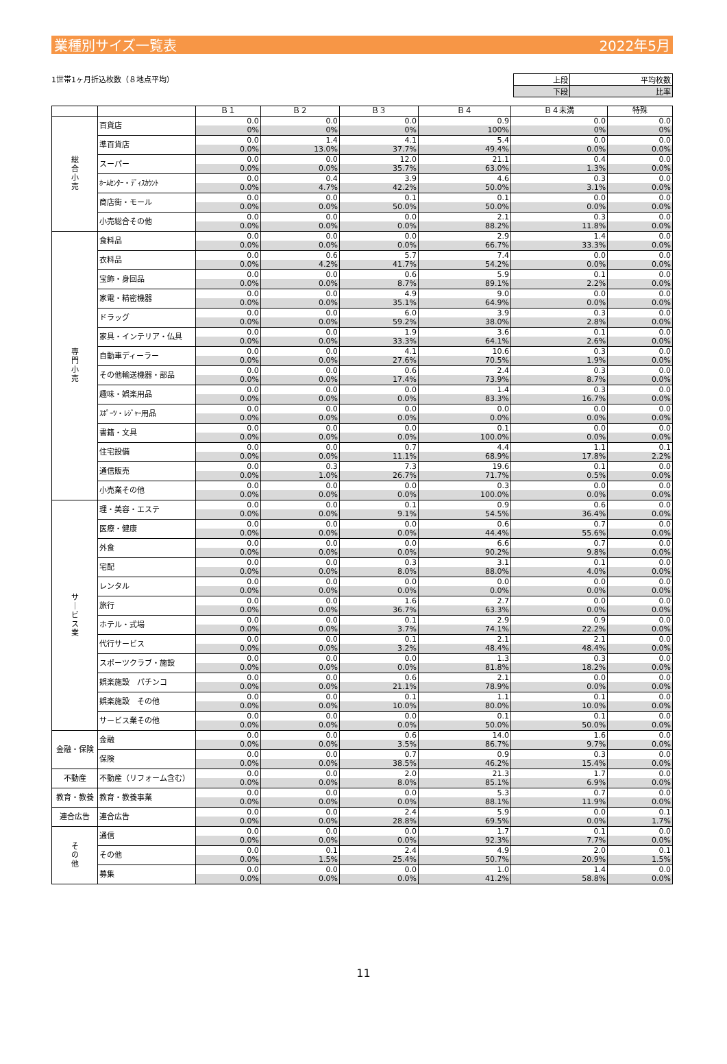業種別サイズ一覧表 2022年5月
1世帯1ヶ月折込枚数（８地点平均）
| 上段 | 平均枚数 |
| 下段 | 比率 |
| | | Ｂ１ | Ｂ２ | Ｂ３ | Ｂ４ | Ｂ４未満 | 特殊 |
| --- | --- | --- | --- | --- | --- | --- | --- |
| 総 合 小 売 | 百貨店 | 0.0 | 0.0 | 0.0 | 0.9 | 0.0 | 0.0 |
| | | 0% | 0% | 0% | 100% | 0% | 0% |
| | 準百貨店 | 0.0 | 1.4 | 4.1 | 5.4 | 0.0 | 0.0 |
| | | 0.0% | 13.0% | 37.7% | 49.4% | 0.0% | 0.0% |
| | スーパー | 0.0 | 0.0 | 12.0 | 21.1 | 0.4 | 0.0 |
| | | 0.0% | 0.0% | 35.7% | 63.0% | 1.3% | 0.0% |
| | ﾎｰﾑｾﾝﾀｰ・ﾃﾞｨｽｶｳﾝﾄ | 0.0 | 0.4 | 3.9 | 4.6 | 0.3 | 0.0 |
| | | 0.0% | 4.7% | 42.2% | 50.0% | 3.1% | 0.0% |
| | 商店街・モール | 0.0 | 0.0 | 0.1 | 0.1 | 0.0 | 0.0 |
| | | 0.0% | 0.0% | 50.0% | 50.0% | 0.0% | 0.0% |
| | 小売総合その他 | 0.0 | 0.0 | 0.0 | 2.1 | 0.3 | 0.0 |
| | | 0.0% | 0.0% | 0.0% | 88.2% | 11.8% | 0.0% |
| 専 門 小 売 | 食料品 | 0.0 | 0.0 | 0.0 | 2.9 | 1.4 | 0.0 |
| | | 0.0% | 0.0% | 0.0% | 66.7% | 33.3% | 0.0% |
| | 衣料品 | 0.0 | 0.6 | 5.7 | 7.4 | 0.0 | 0.0 |
| | | 0.0% | 4.2% | 41.7% | 54.2% | 0.0% | 0.0% |
| | 宝飾・身回品 | 0.0 | 0.0 | 0.6 | 5.9 | 0.1 | 0.0 |
| | | 0.0% | 0.0% | 8.7% | 89.1% | 2.2% | 0.0% |
| | 家電・精密機器 | 0.0 | 0.0 | 4.9 | 9.0 | 0.0 | 0.0 |
| | | 0.0% | 0.0% | 35.1% | 64.9% | 0.0% | 0.0% |
| | ドラッグ | 0.0 | 0.0 | 6.0 | 3.9 | 0.3 | 0.0 |
| | | 0.0% | 0.0% | 59.2% | 38.0% | 2.8% | 0.0% |
| | 家具・インテリア・仏具 | 0.0 | 0.0 | 1.9 | 3.6 | 0.1 | 0.0 |
| | | 0.0% | 0.0% | 33.3% | 64.1% | 2.6% | 0.0% |
| | 自動車ディーラー | 0.0 | 0.0 | 4.1 | 10.6 | 0.3 | 0.0 |
| | | 0.0% | 0.0% | 27.6% | 70.5% | 1.9% | 0.0% |
| | その他輸送機器・部品 | 0.0 | 0.0 | 0.6 | 2.4 | 0.3 | 0.0 |
| | | 0.0% | 0.0% | 17.4% | 73.9% | 8.7% | 0.0% |
| | 趣味・娯楽用品 | 0.0 | 0.0 | 0.0 | 1.4 | 0.3 | 0.0 |
| | | 0.0% | 0.0% | 0.0% | 83.3% | 16.7% | 0.0% |
| | ｽﾎﾟｰﾂ・ﾚｼﾞｬｰ用品 | 0.0 | 0.0 | 0.0 | 0.0 | 0.0 | 0.0 |
| | | 0.0% | 0.0% | 0.0% | 0.0% | 0.0% | 0.0% |
| | 書籍・文具 | 0.0 | 0.0 | 0.0 | 0.1 | 0.0 | 0.0 |
| | | 0.0% | 0.0% | 0.0% | 100.0% | 0.0% | 0.0% |
| | 住宅設備 | 0.0 | 0.0 | 0.7 | 4.4 | 1.1 | 0.1 |
| | | 0.0% | 0.0% | 11.1% | 68.9% | 17.8% | 2.2% |
| | 通信販売 | 0.0 | 0.3 | 7.3 | 19.6 | 0.1 | 0.0 |
| | | 0.0% | 1.0% | 26.7% | 71.7% | 0.5% | 0.0% |
| | 小売業その他 | 0.0 | 0.0 | 0.0 | 0.3 | 0.0 | 0.0 |
| | | 0.0% | 0.0% | 0.0% | 100.0% | 0.0% | 0.0% |
| サ ｜ ビ ス 業 | 理・美容・エステ | 0.0 | 0.0 | 0.1 | 0.9 | 0.6 | 0.0 |
| | | 0.0% | 0.0% | 9.1% | 54.5% | 36.4% | 0.0% |
| | 医療・健康 | 0.0 | 0.0 | 0.0 | 0.6 | 0.7 | 0.0 |
| | | 0.0% | 0.0% | 0.0% | 44.4% | 55.6% | 0.0% |
| | 外食 | 0.0 | 0.0 | 0.0 | 6.6 | 0.7 | 0.0 |
| | | 0.0% | 0.0% | 0.0% | 90.2% | 9.8% | 0.0% |
| | 宅配 | 0.0 | 0.0 | 0.3 | 3.1 | 0.1 | 0.0 |
| | | 0.0% | 0.0% | 8.0% | 88.0% | 4.0% | 0.0% |
| | レンタル | 0.0 | 0.0 | 0.0 | 0.0 | 0.0 | 0.0 |
| | | 0.0% | 0.0% | 0.0% | 0.0% | 0.0% | 0.0% |
| | 旅行 | 0.0 | 0.0 | 1.6 | 2.7 | 0.0 | 0.0 |
| | | 0.0% | 0.0% | 36.7% | 63.3% | 0.0% | 0.0% |
| | ホテル・式場 | 0.0 | 0.0 | 0.1 | 2.9 | 0.9 | 0.0 |
| | | 0.0% | 0.0% | 3.7% | 74.1% | 22.2% | 0.0% |
| | 代行サービス | 0.0 | 0.0 | 0.1 | 2.1 | 2.1 | 0.0 |
| | | 0.0% | 0.0% | 3.2% | 48.4% | 48.4% | 0.0% |
| | スポーツクラブ・施設 | 0.0 | 0.0 | 0.0 | 1.3 | 0.3 | 0.0 |
| | | 0.0% | 0.0% | 0.0% | 81.8% | 18.2% | 0.0% |
| | 娯楽施設 パチンコ | 0.0 | 0.0 | 0.6 | 2.1 | 0.0 | 0.0 |
| | | 0.0% | 0.0% | 21.1% | 78.9% | 0.0% | 0.0% |
| | 娯楽施設 その他 | 0.0 | 0.0 | 0.1 | 1.1 | 0.1 | 0.0 |
| | | 0.0% | 0.0% | 10.0% | 80.0% | 10.0% | 0.0% |
| | サービス業その他 | 0.0 | 0.0 | 0.0 | 0.1 | 0.1 | 0.0 |
| | | 0.0% | 0.0% | 0.0% | 50.0% | 50.0% | 0.0% |
| 金融・保険 | 金融 | 0.0 | 0.0 | 0.6 | 14.0 | 1.6 | 0.0 |
| | | 0.0% | 0.0% | 3.5% | 86.7% | 9.7% | 0.0% |
| | 保険 | 0.0 | 0.0 | 0.7 | 0.9 | 0.3 | 0.0 |
| | | 0.0% | 0.0% | 38.5% | 46.2% | 15.4% | 0.0% |
| 不動産 | 不動産（リフォーム含む） | 0.0 | 0.0 | 2.0 | 21.3 | 1.7 | 0.0 |
| | | 0.0% | 0.0% | 8.0% | 85.1% | 6.9% | 0.0% |
| 教育・教養 | 教育・教養事業 | 0.0 | 0.0 | 0.0 | 5.3 | 0.7 | 0.0 |
| | | 0.0% | 0.0% | 0.0% | 88.1% | 11.9% | 0.0% |
| 連合広告 | 連合広告 | 0.0 | 0.0 | 2.4 | 5.9 | 0.0 | 0.1 |
| | | 0.0% | 0.0% | 28.8% | 69.5% | 0.0% | 1.7% |
| そ の 他 | 通信 | 0.0 | 0.0 | 0.0 | 1.7 | 0.1 | 0.0 |
| | | 0.0% | 0.0% | 0.0% | 92.3% | 7.7% | 0.0% |
| | その他 | 0.0 | 0.1 | 2.4 | 4.9 | 2.0 | 0.1 |
| | | 0.0% | 1.5% | 25.4% | 50.7% | 20.9% | 1.5% |
| | 募集 | 0.0 | 0.0 | 0.0 | 1.0 | 1.4 | 0.0 |
| | | 0.0% | 0.0% | 0.0% | 41.2% | 58.8% | 0.0% |
11